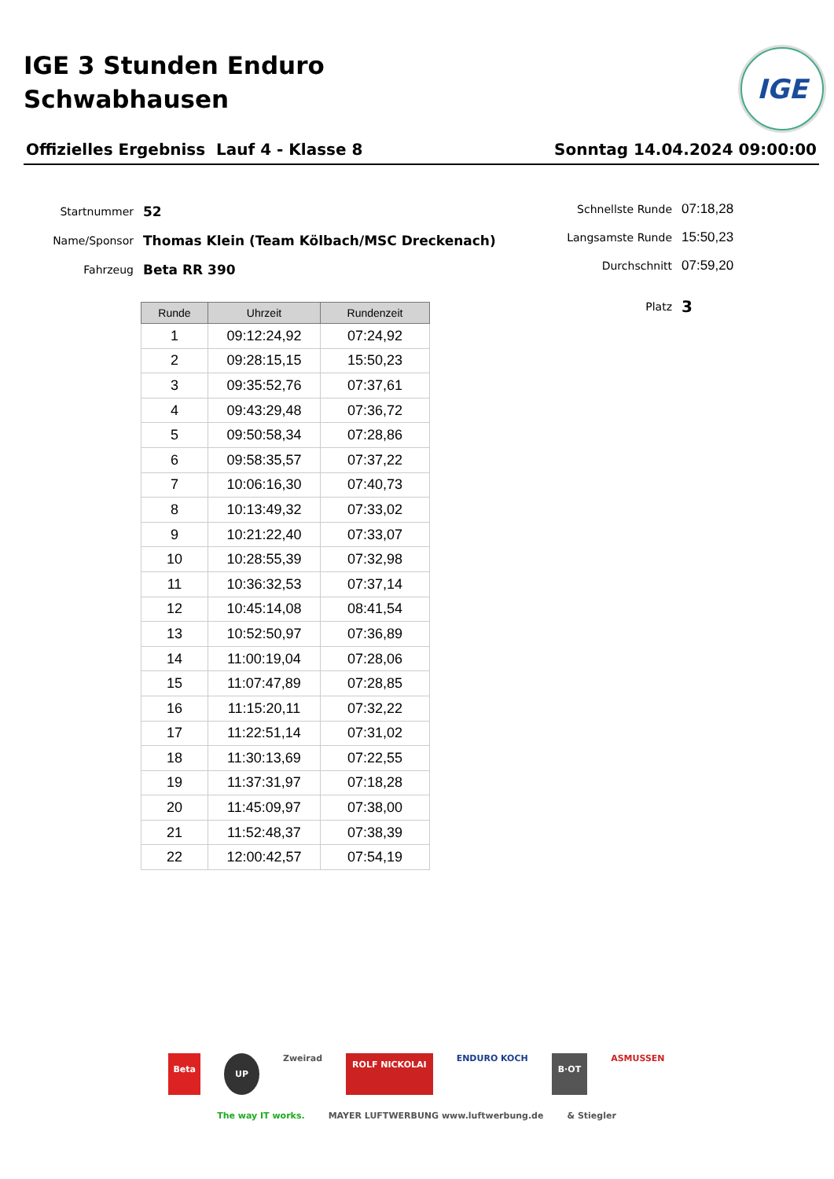IGE 3 Stunden Enduro
Schwabhausen
IGE
Offizielles Ergebniss Lauf 4 - Klasse 8 Sonntag 14.04.2024 09:00:00
Startnummer 52
Name/Sponsor Thomas Klein (Team Kölbach/MSC Dreckenach)
Fahrzeug Beta RR 390
Schnellste Runde 07:18,28
Langsamste Runde 15:50,23
Durchschnitt 07:59,20
Platz 3
| Runde | Uhrzeit | Rundenzeit |
| --- | --- | --- |
| 1 | 09:12:24,92 | 07:24,92 |
| 2 | 09:28:15,15 | 15:50,23 |
| 3 | 09:35:52,76 | 07:37,61 |
| 4 | 09:43:29,48 | 07:36,72 |
| 5 | 09:50:58,34 | 07:28,86 |
| 6 | 09:58:35,57 | 07:37,22 |
| 7 | 10:06:16,30 | 07:40,73 |
| 8 | 10:13:49,32 | 07:33,02 |
| 9 | 10:21:22,40 | 07:33,07 |
| 10 | 10:28:55,39 | 07:32,98 |
| 11 | 10:36:32,53 | 07:37,14 |
| 12 | 10:45:14,08 | 08:41,54 |
| 13 | 10:52:50,97 | 07:36,89 |
| 14 | 11:00:19,04 | 07:28,06 |
| 15 | 11:07:47,89 | 07:28,85 |
| 16 | 11:15:20,11 | 07:32,22 |
| 17 | 11:22:51,14 | 07:31,02 |
| 18 | 11:30:13,69 | 07:22,55 |
| 19 | 11:37:31,97 | 07:18,28 |
| 20 | 11:45:09,97 | 07:38,00 |
| 21 | 11:52:48,37 | 07:38,39 |
| 22 | 12:00:42,57 | 07:54,19 |
Beta UP Zweirad ROLF NICKOLAI ENDURO KOCH B·OT ASMUSSEN The way IT works. MAYER LUFTWERBUNG www.luftwerbung.de & Stiegler